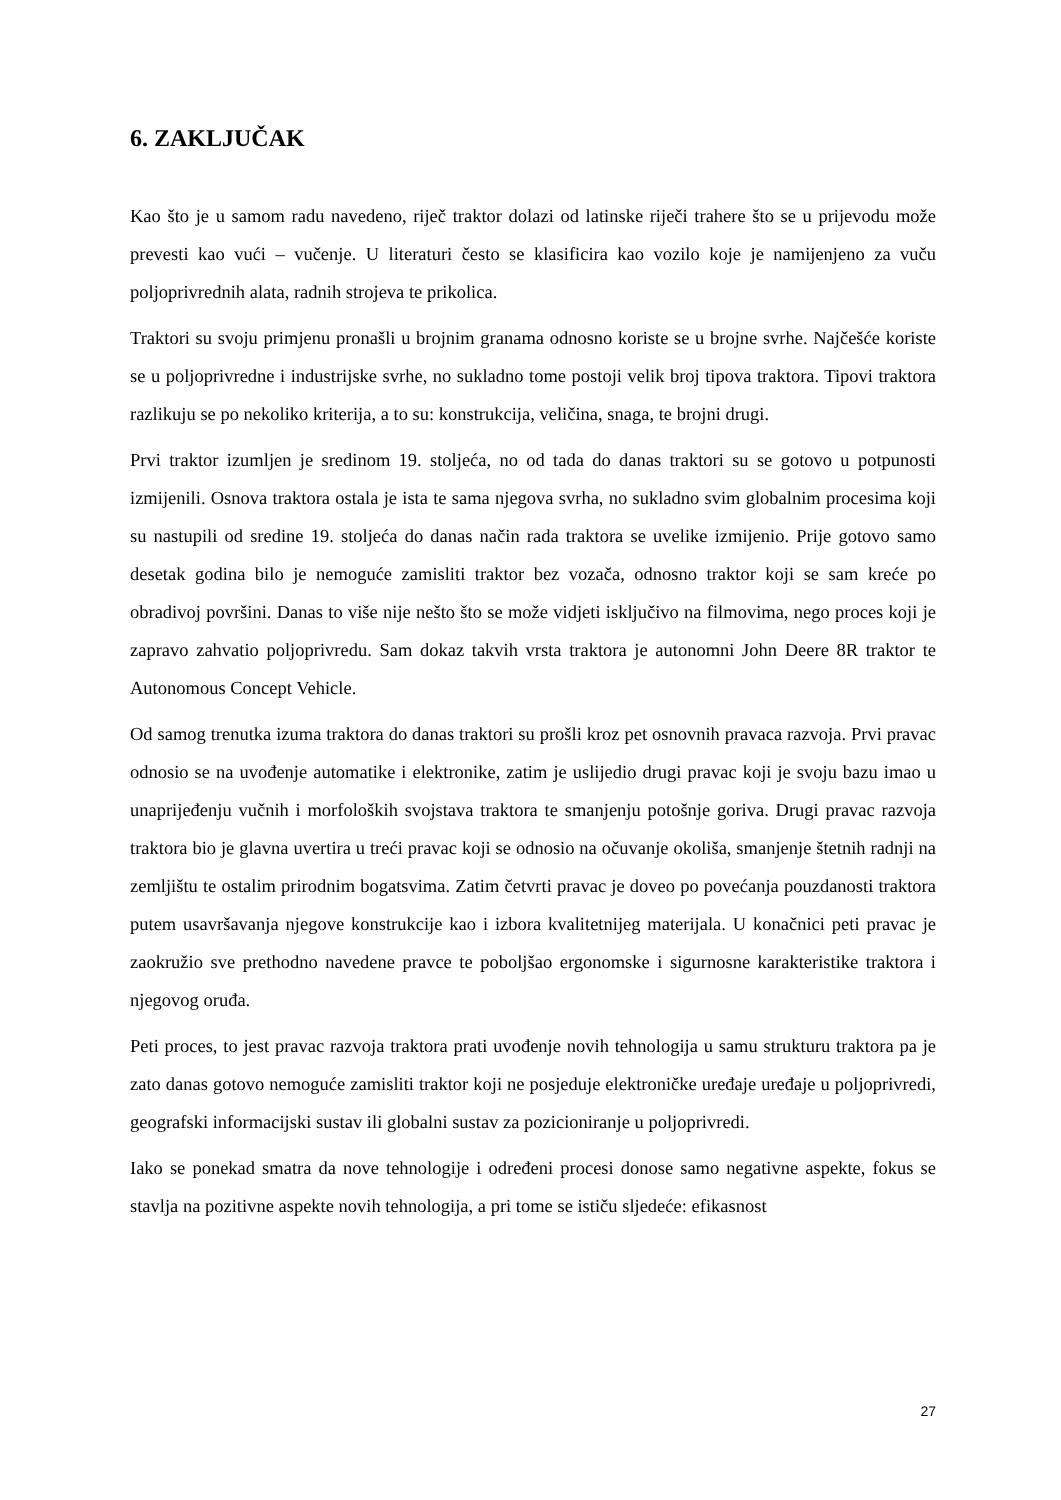6. ZAKLJUČAK
Kao što je u samom radu navedeno, riječ traktor dolazi od latinske riječi trahere što se u prijevodu može prevesti kao vući – vučenje. U literaturi često se klasificira kao vozilo koje je namijenjeno za vuču poljoprivrednih alata, radnih strojeva te prikolica.
Traktori su svoju primjenu pronašli u brojnim granama odnosno koriste se u brojne svrhe. Najčešće koriste se u poljoprivredne i industrijske svrhe, no sukladno tome postoji velik broj tipova traktora. Tipovi traktora razlikuju se po nekoliko kriterija, a to su: konstrukcija, veličina, snaga, te brojni drugi.
Prvi traktor izumljen je sredinom 19. stoljeća, no od tada do danas traktori su se gotovo u potpunosti izmijenili. Osnova traktora ostala je ista te sama njegova svrha, no sukladno svim globalnim procesima koji su nastupili od sredine 19. stoljeća do danas način rada traktora se uvelike izmijenio. Prije gotovo samo desetak godina bilo je nemoguće zamisliti traktor bez vozača, odnosno traktor koji se sam kreće po obradivoj površini. Danas to više nije nešto što se može vidjeti isključivo na filmovima, nego proces koji je zapravo zahvatio poljoprivredu. Sam dokaz takvih vrsta traktora je autonomni John Deere 8R traktor te Autonomous Concept Vehicle.
Od samog trenutka izuma traktora do danas traktori su prošli kroz pet osnovnih pravaca razvoja. Prvi pravac odnosio se na uvođenje automatike i elektronike, zatim je uslijedio drugi pravac koji je svoju bazu imao u unaprijeđenju vučnih i morfoloških svojstava traktora te smanjenju potošnje goriva. Drugi pravac razvoja traktora bio je glavna uvertira u treći pravac koji se odnosio na očuvanje okoliša, smanjenje štetnih radnji na zemljištu te ostalim prirodnim bogatsvima. Zatim četvrti pravac je doveo po povećanja pouzdanosti traktora putem usavršavanja njegove konstrukcije kao i izbora kvalitetnijeg materijala. U konačnici peti pravac je zaokružio sve prethodno navedene pravce te poboljšao ergonomske i sigurnosne karakteristike traktora i njegovog oruđa.
Peti proces, to jest pravac razvoja traktora prati uvođenje novih tehnologija u samu strukturu traktora pa je zato danas gotovo nemoguće zamisliti traktor koji ne posjeduje elektroničke uređaje uređaje u poljoprivredi, geografski informacijski sustav ili globalni sustav za pozicioniranje u poljoprivredi.
Iako se ponekad smatra da nove tehnologije i određeni procesi donose samo negativne aspekte, fokus se stavlja na pozitivne aspekte novih tehnologija, a pri tome se ističu sljedeće: efikasnost
27